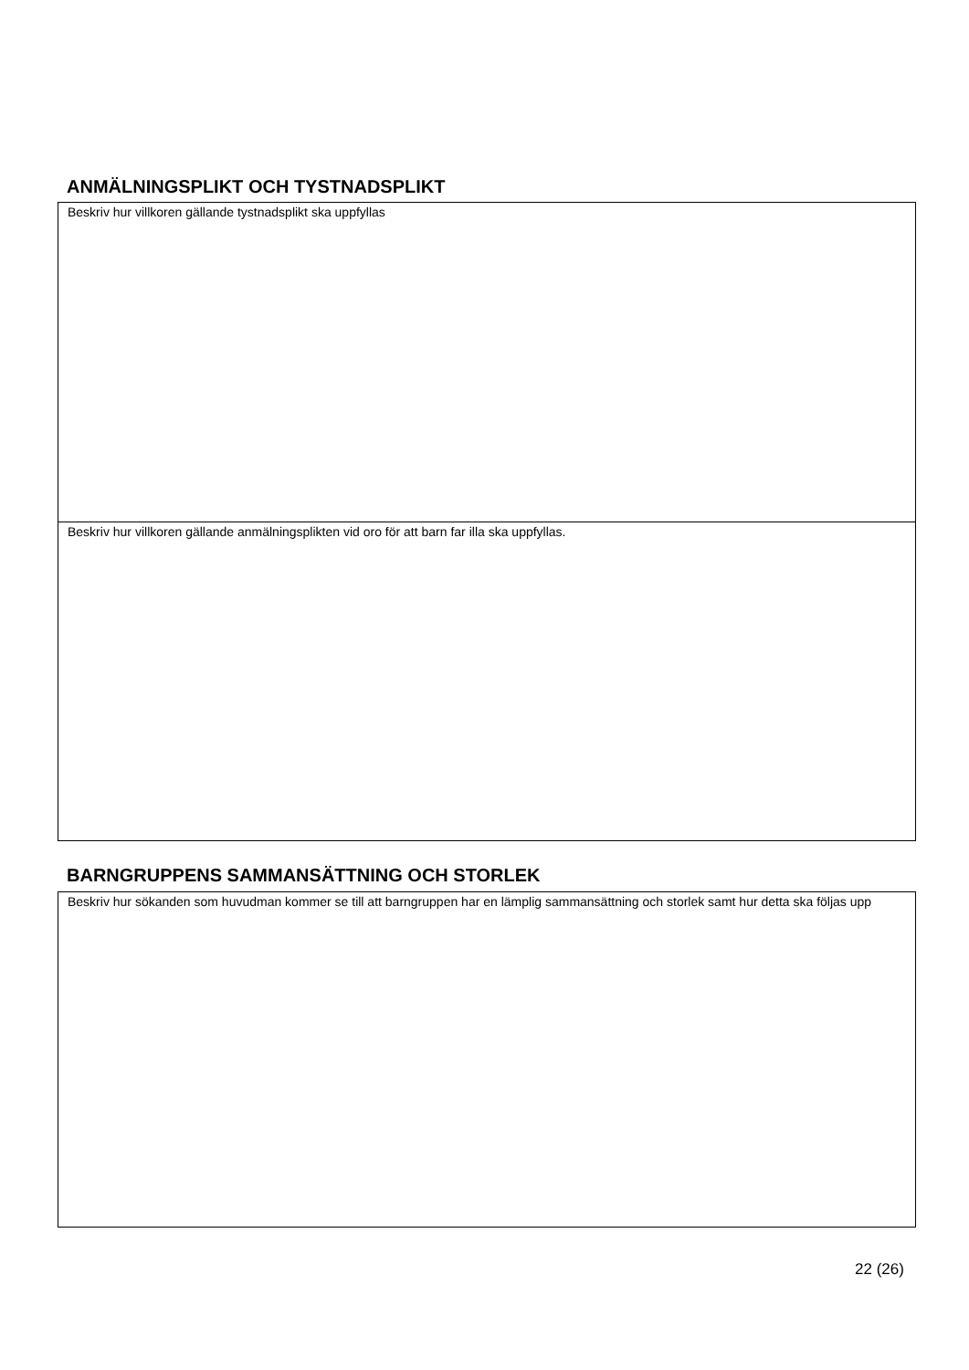ANMÄLNINGSPLIKT OCH TYSTNADSPLIKT
Beskriv hur villkoren gällande tystnadsplikt ska uppfyllas
Beskriv hur villkoren gällande anmälningsplikten vid oro för att barn far illa ska uppfyllas.
BARNGRUPPENS SAMMANSÄTTNING OCH STORLEK
Beskriv hur sökanden som huvudman kommer se till att barngruppen har en lämplig sammansättning och storlek samt hur detta ska följas upp
22 (26)